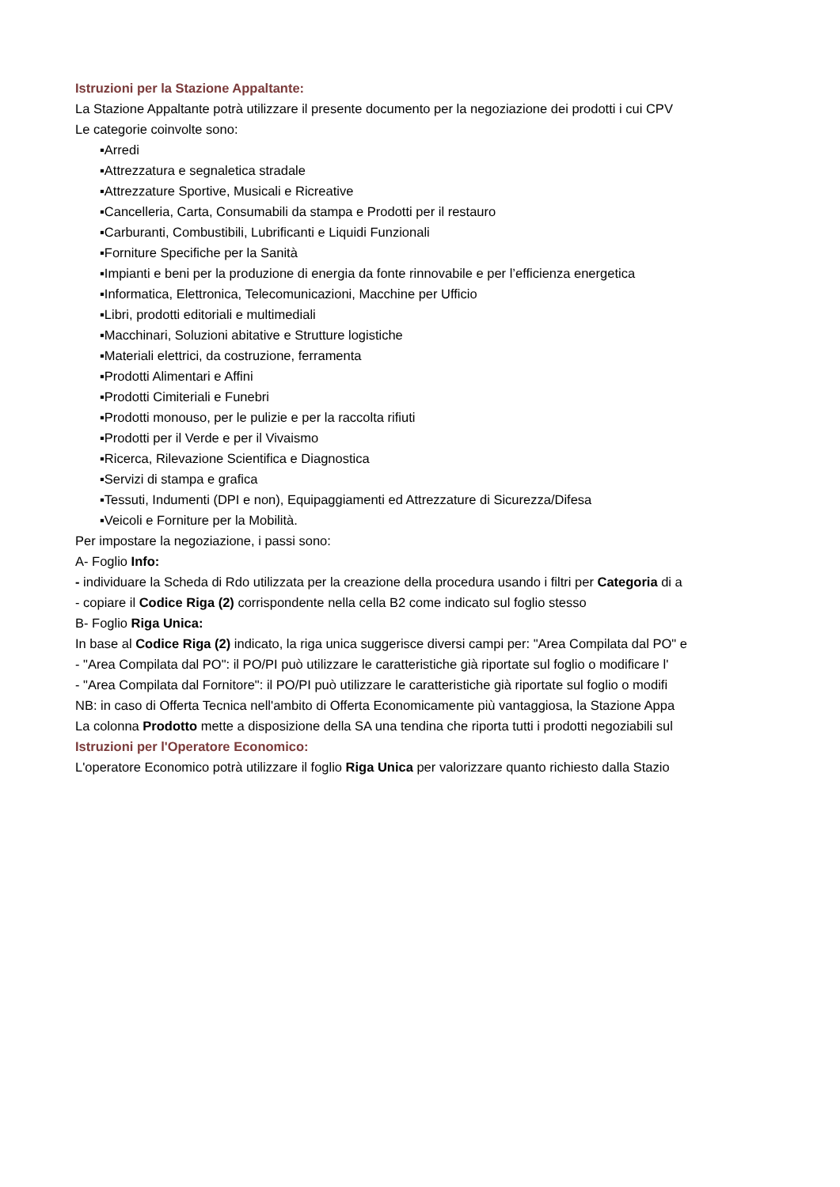Istruzioni per la Stazione Appaltante:
La Stazione Appaltante potrà utilizzare il presente documento per la negoziazione dei prodotti i cui CPV
Le categorie coinvolte sono:
▪Arredi
▪Attrezzatura e segnaletica stradale
▪Attrezzature Sportive, Musicali e Ricreative
▪Cancelleria, Carta, Consumabili da stampa e Prodotti per il restauro
▪Carburanti, Combustibili, Lubrificanti e Liquidi Funzionali
▪Forniture Specifiche per la Sanità
▪Impianti e beni per la produzione di energia da fonte rinnovabile e per l’efficienza energetica
▪Informatica, Elettronica, Telecomunicazioni, Macchine per Ufficio
▪Libri, prodotti editoriali e multimediali
▪Macchinari, Soluzioni abitative e Strutture logistiche
▪Materiali elettrici, da costruzione, ferramenta
▪Prodotti Alimentari e Affini
▪Prodotti Cimiteriali e Funebri
▪Prodotti monouso, per le pulizie e per la raccolta rifiuti
▪Prodotti per il Verde e per il Vivaismo
▪Ricerca, Rilevazione Scientifica e Diagnostica
▪Servizi di stampa e grafica
▪Tessuti, Indumenti (DPI e non), Equipaggiamenti ed Attrezzature di Sicurezza/Difesa
▪Veicoli e Forniture per la Mobilità.
Per impostare la negoziazione, i passi sono:
A- Foglio Info:
- individuare la Scheda di Rdo utilizzata per la creazione della procedura usando i filtri per Categoria di a
- copiare il Codice Riga (2) corrispondente nella cella B2 come indicato sul foglio stesso
B- Foglio Riga Unica:
In base al Codice Riga (2) indicato, la riga unica suggerisce diversi campi per: "Area Compilata dal PO" e
- "Area Compilata dal PO": il PO/PI può utilizzare le caratteristiche già riportate sul foglio o modificare l'
- "Area Compilata dal Fornitore": il PO/PI può utilizzare le caratteristiche già riportate sul foglio o modifi
NB: in caso di Offerta Tecnica nell'ambito di Offerta Economicamente più vantaggiosa, la Stazione Appa
La colonna Prodotto mette a disposizione della SA una tendina che riporta tutti i prodotti negoziabili sul
Istruzioni per l'Operatore Economico:
L'operatore Economico potrà utilizzare il foglio Riga Unica per valorizzare quanto richiesto dalla Stazio